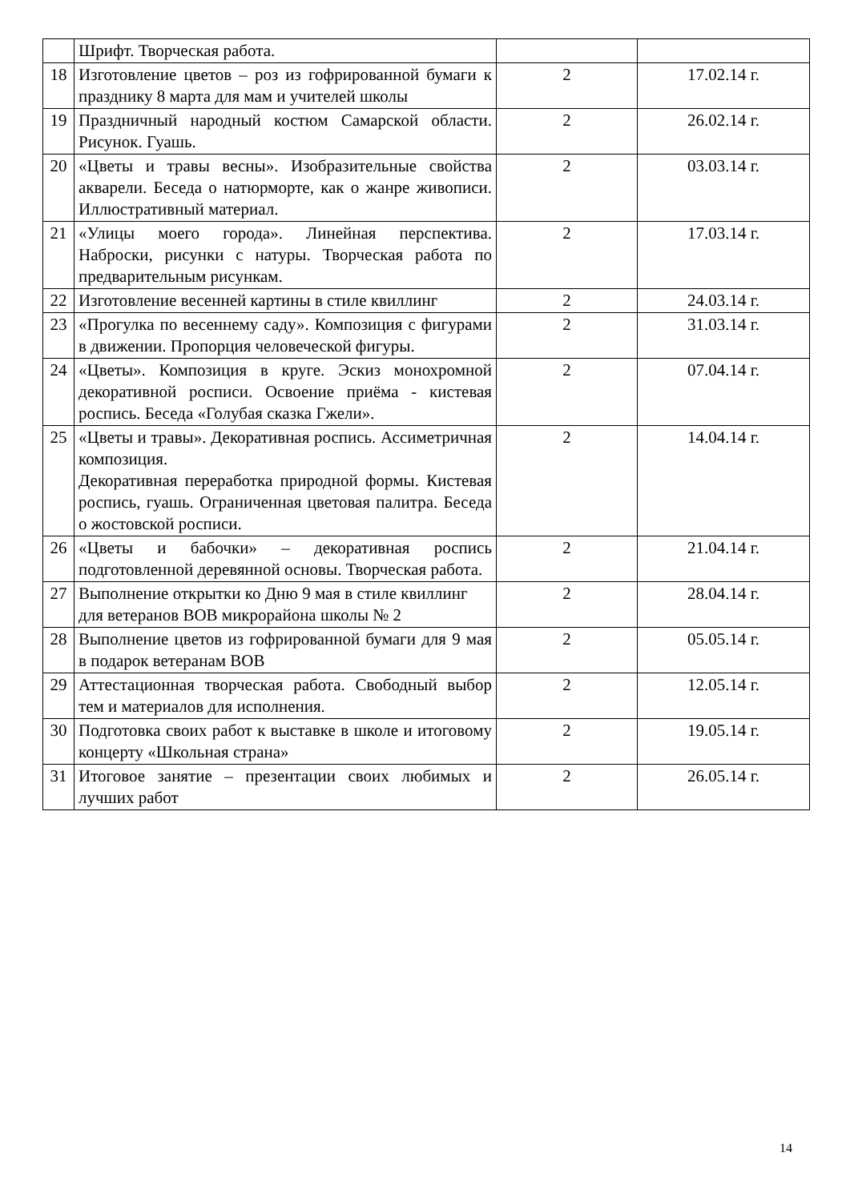| | Шрифт. Творческая работа. | | |
| 18 | Изготовление цветов – роз из гофрированной бумаги к празднику 8 марта для мам и учителей школы | 2 | 17.02.14 г. |
| 19 | Праздничный народный костюм Самарской области. Рисунок. Гуашь. | 2 | 26.02.14 г. |
| 20 | «Цветы и травы весны». Изобразительные свойства акварели. Беседа о натюрморте, как о жанре живописи. Иллюстративный материал. | 2 | 03.03.14 г. |
| 21 | «Улицы моего города». Линейная перспектива. Наброски, рисунки с натуры. Творческая работа по предварительным рисункам. | 2 | 17.03.14 г. |
| 22 | Изготовление весенней картины в стиле квиллинг | 2 | 24.03.14 г. |
| 23 | «Прогулка по весеннему саду». Композиция с фигурами в движении. Пропорция человеческой фигуры. | 2 | 31.03.14 г. |
| 24 | «Цветы». Композиция в круге. Эскиз монохромной декоративной росписи. Освоение приёма - кистевая роспись. Беседа «Голубая сказка Гжели». | 2 | 07.04.14 г. |
| 25 | «Цветы и травы». Декоративная роспись. Ассиметричная композиция. Декоративная переработка природной формы. Кистевая роспись, гуашь. Ограниченная цветовая палитра. Беседа о жостовской росписи. | 2 | 14.04.14 г. |
| 26 | «Цветы и бабочки» – декоративная роспись подготовленной деревянной основы. Творческая работа. | 2 | 21.04.14 г. |
| 27 | Выполнение открытки ко Дню 9 мая в стиле квиллинг для ветеранов ВОВ микрорайона школы № 2 | 2 | 28.04.14 г. |
| 28 | Выполнение цветов из гофрированной бумаги для 9 мая в подарок ветеранам ВОВ | 2 | 05.05.14 г. |
| 29 | Аттестационная творческая работа. Свободный выбор тем и материалов для исполнения. | 2 | 12.05.14 г. |
| 30 | Подготовка своих работ к выставке в школе и итоговому концерту «Школьная страна» | 2 | 19.05.14 г. |
| 31 | Итоговое занятие – презентации своих любимых и лучших работ | 2 | 26.05.14 г. |
14